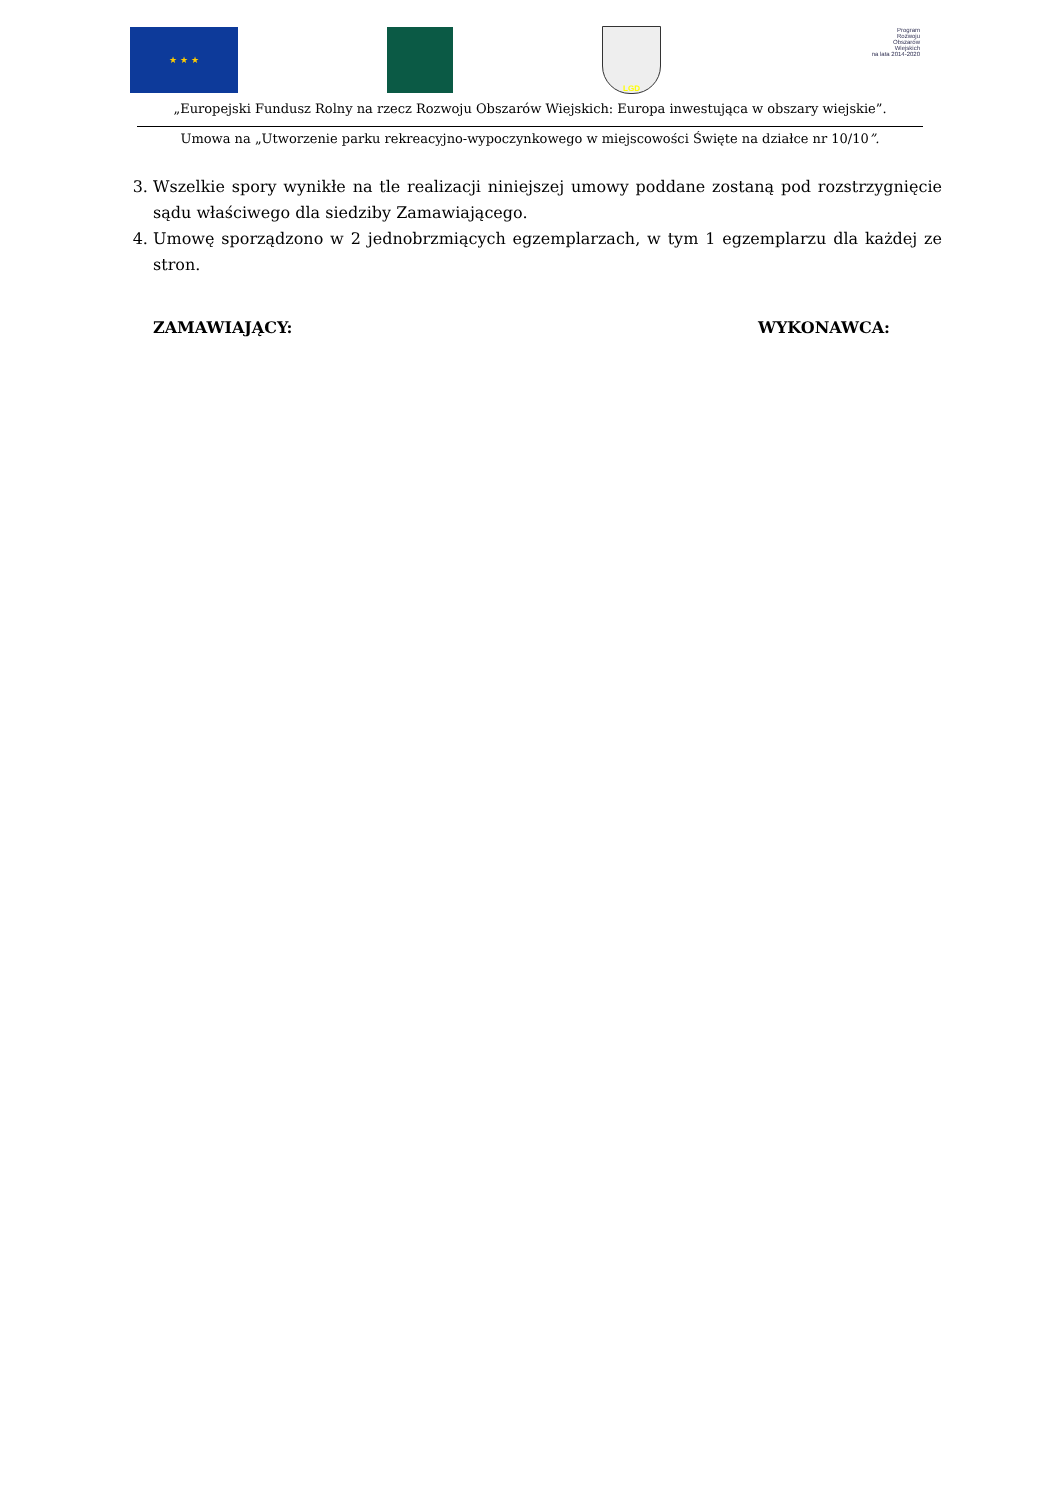★ ★ ★ LGD
Program
Rozwoju
Obszarów
Wiejskich
na lata 2014-2020
„Europejski Fundusz Rolny na rzecz Rozwoju Obszarów Wiejskich: Europa inwestująca w obszary wiejskie”.
Umowa na „Utworzenie parku rekreacyjno-wypoczynkowego w miejscowości Święte na działce nr 10/10”.
3. Wszelkie spory wynikłe na tle realizacji niniejszej umowy poddane zostaną pod rozstrzygnięcie sądu właściwego dla siedziby Zamawiającego.
4. Umowę sporządzono w 2 jednobrzmiących egzemplarzach, w tym 1 egzemplarzu dla każdej ze stron.
ZAMAWIAJĄCY: WYKONAWCA: